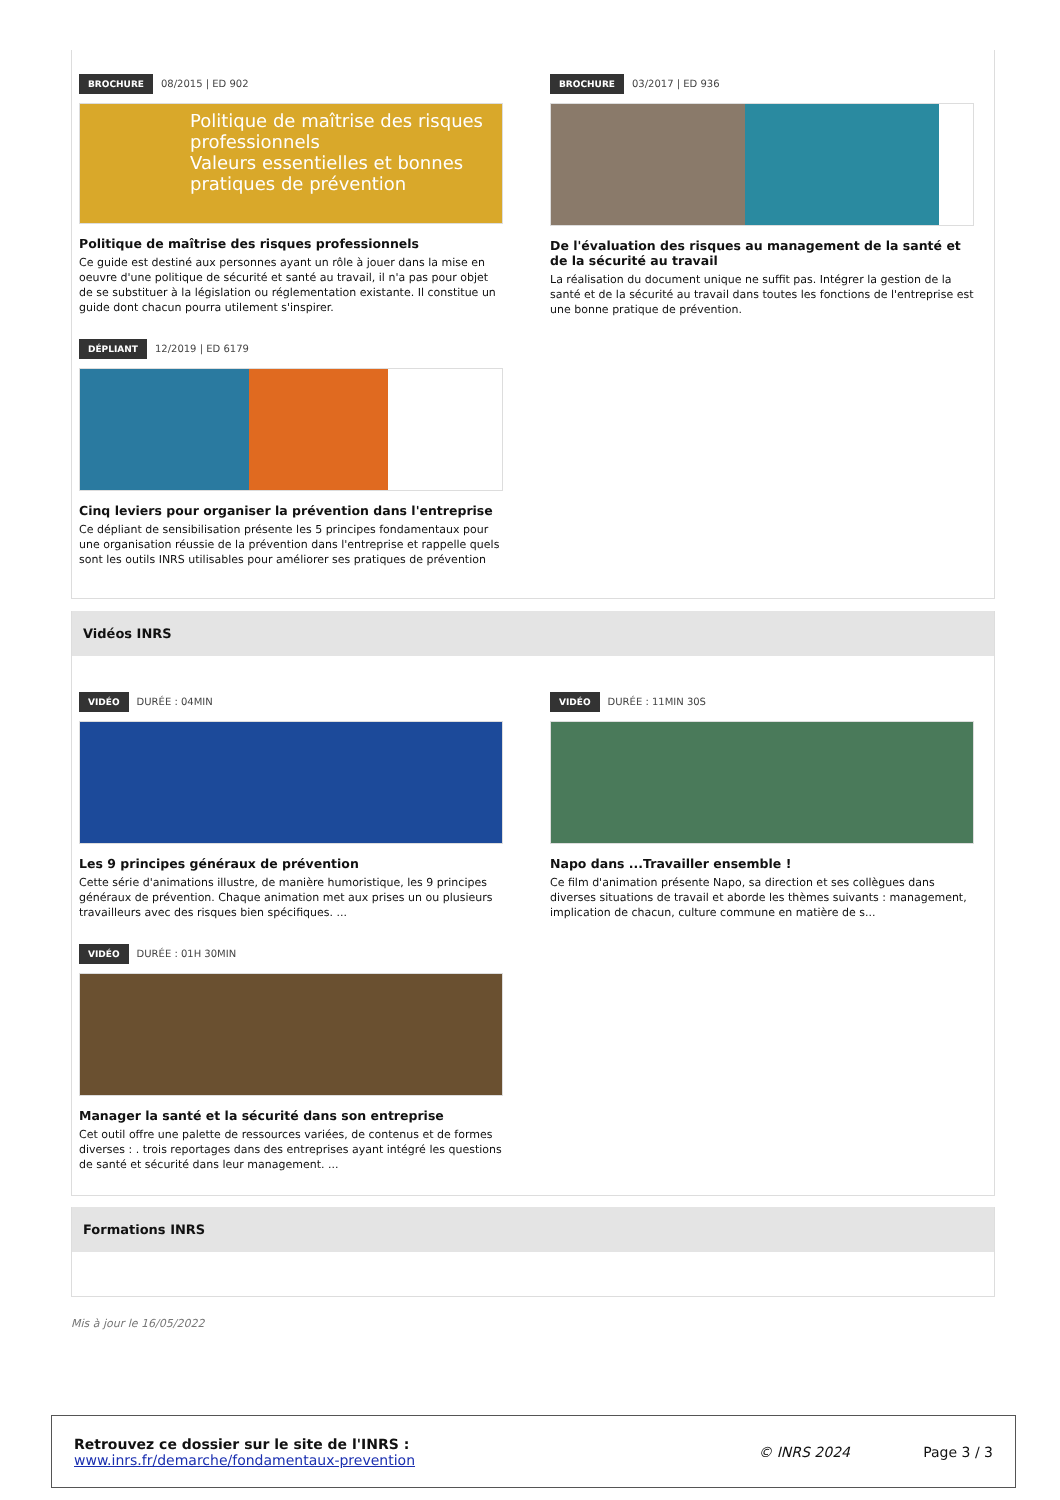BROCHURE 08/2015 | ED 902
Politique de maîtrise des risques professionnels
Valeurs essentielles et bonnes pratiques de prévention
Politique de maîtrise des risques professionnels
Ce guide est destiné aux personnes ayant un rôle à jouer dans la mise en oeuvre d'une politique de sécurité et santé au travail, il n'a pas pour objet de se substituer à la législation ou réglementation existante. Il constitue un guide dont chacun pourra utilement s'inspirer.
DÉPLIANT 12/2019 | ED 6179
Cinq leviers pour organiser la prévention dans l'entreprise
Ce dépliant de sensibilisation présente les 5 principes fondamentaux pour une organisation réussie de la prévention dans l'entreprise et rappelle quels sont les outils INRS utilisables pour améliorer ses pratiques de prévention
BROCHURE 03/2017 | ED 936
De l'évaluation des risques au management de la santé et de la sécurité au travail
La réalisation du document unique ne suffit pas. Intégrer la gestion de la santé et de la sécurité au travail dans toutes les fonctions de l'entreprise est une bonne pratique de prévention.
Vidéos INRS
VIDÉO DURÉE : 04MIN
Les 9 principes généraux de prévention
Cette série d'animations illustre, de manière humoristique, les 9 principes généraux de prévention. Chaque animation met aux prises un ou plusieurs travailleurs avec des risques bien spécifiques. ...
VIDÉO DURÉE : 01H 30MIN
Manager la santé et la sécurité dans son entreprise
Cet outil offre une palette de ressources variées, de contenus et de formes diverses : . trois reportages dans des entreprises ayant intégré les questions de santé et sécurité dans leur management. ...
VIDÉO DURÉE : 11MIN 30S
Napo dans ...Travailler ensemble !
Ce film d'animation présente Napo, sa direction et ses collègues dans diverses situations de travail et aborde les thèmes suivants : management, implication de chacun, culture commune en matière de s...
Formations INRS
Mis à jour le 16/05/2022
Retrouvez ce dossier sur le site de l'INRS :
www.inrs.fr/demarche/fondamentaux-prevention
© INRS 2024 Page 3 / 3